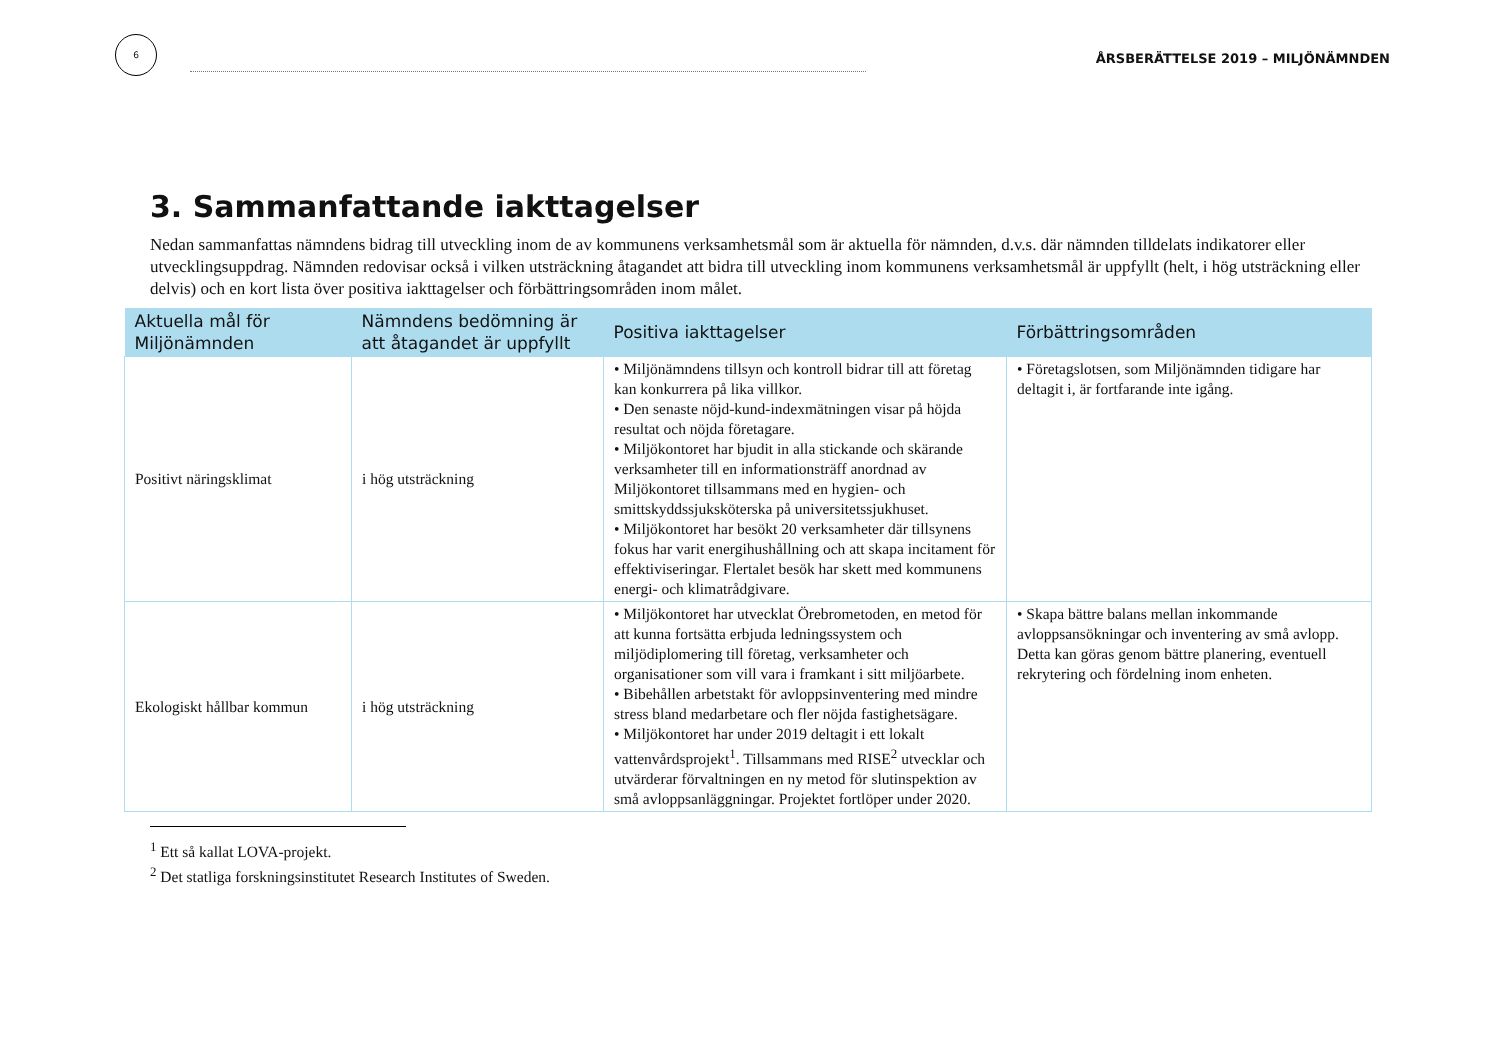6
ÅRSBERÄTTELSE 2019 – MILJÖNÄMNDEN
3. Sammanfattande iakttagelser
Nedan sammanfattas nämndens bidrag till utveckling inom de av kommunens verksamhetsmål som är aktuella för nämnden, d.v.s. där nämnden tilldelats indikatorer eller utvecklingsuppdrag. Nämnden redovisar också i vilken utsträckning åtagandet att bidra till utveckling inom kommunens verksamhetsmål är uppfyllt (helt, i hög utsträckning eller delvis) och en kort lista över positiva iakttagelser och förbättringsområden inom målet.
| Aktuella mål för Miljönämnden | Nämndens bedömning är att åtagandet är uppfyllt | Positiva iakttagelser | Förbättringsområden |
| --- | --- | --- | --- |
| Positivt näringsklimat | i hög utsträckning | • Miljönämndens tillsyn och kontroll bidrar till att företag kan konkurrera på lika villkor. • Den senaste nöjd-kund-indexmätningen visar på höjda resultat och nöjda företagare. • Miljökontoret har bjudit in alla stickande och skärande verksamheter till en informationsträff anordnad av Miljökontoret tillsammans med en hygien- och smittskyddssjuksköterska på universitetssjukhuset. • Miljökontoret har besökt 20 verksamheter där tillsynens fokus har varit energihushållning och att skapa incitament för effektiviseringar. Flertalet besök har skett med kommunens energi- och klimatrådgivare. | • Företagslotsen, som Miljönämnden tidigare har deltagit i, är fortfarande inte igång. |
| Ekologiskt hållbar kommun | i hög utsträckning | • Miljökontoret har utvecklat Örebrometoden, en metod för att kunna fortsätta erbjuda ledningssystem och miljödiplomering till företag, verksamheter och organisationer som vill vara i framkant i sitt miljöarbete. • Bibehållen arbetstakt för avloppsinventering med mindre stress bland medarbetare och fler nöjda fastighetsägare. • Miljökontoret har under 2019 deltagit i ett lokalt vattenvårdsprojekt<sup>1</sup>. Tillsammans med RISE<sup>2</sup> utvecklar och utvärderar förvaltningen en ny metod för slutinspektion av små avloppsanläggningar. Projektet fortlöper under 2020. | • Skapa bättre balans mellan inkommande avloppsansökningar och inventering av små avlopp. Detta kan göras genom bättre planering, eventuell rekrytering och fördelning inom enheten. |
<sup>1</sup> Ett så kallat LOVA-projekt.
<sup>2</sup> Det statliga forskningsinstitutet Research Institutes of Sweden.